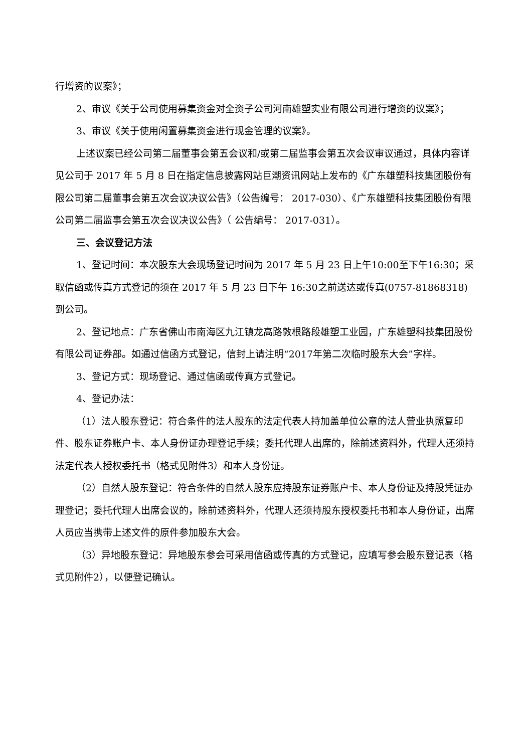行增资的议案》；
2、审议《关于公司使用募集资金对全资子公司河南雄塑实业有限公司进行增资的议案》；
3、审议《关于使用闲置募集资金进行现金管理的议案》。
上述议案已经公司第二届董事会第五会议和/或第二届监事会第五次会议审议通过，具体内容详见公司于 2017 年 5 月 8 日在指定信息披露网站巨潮资讯网站上发布的《广东雄塑科技集团股份有限公司第二届董事会第五次会议决议公告》（公告编号： 2017-030）、《广东雄塑科技集团股份有限公司第二届监事会第五次会议决议公告》（ 公告编号： 2017-031）。
三、会议登记方法
1、登记时间：本次股东大会现场登记时间为 2017 年 5 月 23 日上午10:00至下午16:30；采取信函或传真方式登记的须在 2017 年 5 月 23 日下午 16:30之前送达或传真(0757-81868318)到公司。
2、登记地点：广东省佛山市南海区九江镇龙高路敦根路段雄塑工业园，广东雄塑科技集团股份有限公司证券部。如通过信函方式登记，信封上请注明“2017年第二次临时股东大会”字样。
3、登记方式：现场登记、通过信函或传真方式登记。
4、登记办法：
（1）法人股东登记：符合条件的法人股东的法定代表人持加盖单位公章的法人营业执照复印件、股东证券账户卡、本人身份证办理登记手续；委托代理人出席的，除前述资料外，代理人还须持法定代表人授权委托书（格式见附件3）和本人身份证。
（2）自然人股东登记：符合条件的自然人股东应持股东证券账户卡、本人身份证及持股凭证办理登记；委托代理人出席会议的，除前述资料外，代理人还须持股东授权委托书和本人身份证，出席人员应当携带上述文件的原件参加股东大会。
（3）异地股东登记：异地股东参会可采用信函或传真的方式登记，应填写参会股东登记表（格式见附件2），以便登记确认。